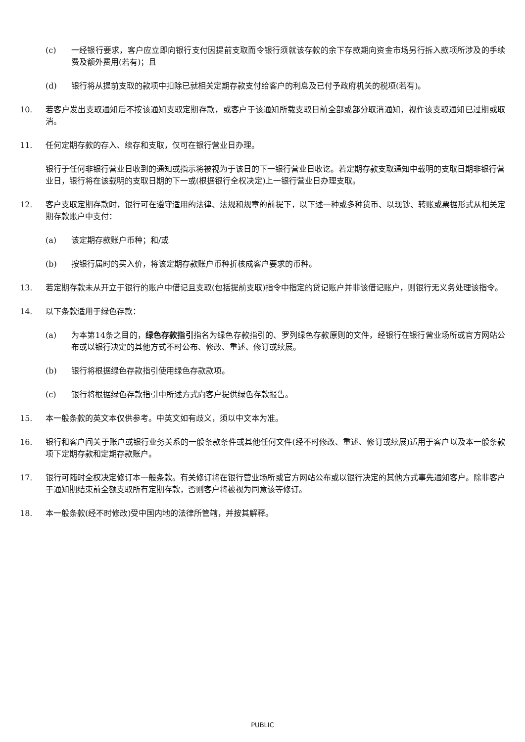(c) 一经银行要求，客户应立即向银行支付因提前支取而令银行须就该存款的余下存款期向资金市场另行拆入款项所涉及的手续费及额外费用(若有)；且
(d) 银行将从提前支取的款项中扣除已就相关定期存款支付给客户的利息及已付予政府机关的税项(若有)。
10. 若客户发出支取通知后不按该通知支取定期存款，或客户于该通知所载支取日前全部或部分取消通知，视作该支取通知已过期或取消。
11. 任何定期存款的存入、续存和支取，仅可在银行营业日办理。
银行于任何非银行营业日收到的通知或指示将被视为于该日的下一银行营业日收讫。若定期存款支取通知中载明的支取日期非银行营业日，银行将在该载明的支取日期的下一或(根据银行全权决定)上一银行营业日办理支取。
12. 客户支取定期存款时，银行可在遵守适用的法律、法规和规章的前提下，以下述一种或多种货币、以现钞、转账或票据形式从相关定期存款账户中支付：
(a) 该定期存款账户币种；和/或
(b) 按银行届时的买入价，将该定期存款账户币种折核成客户要求的币种。
13. 若定期存款未从开立于银行的账户中借记且支取(包括提前支取)指令中指定的贷记账户并非该借记账户，则银行无义务处理该指令。
14. 以下条款适用于绿色存款：
(a) 为本第14条之目的，绿色存款指引指名为绿色存款指引的、罗列绿色存款原则的文件，经银行在银行营业场所或官方网站公布或以银行决定的其他方式不时公布、修改、重述、修订或续展。
(b) 银行将根据绿色存款指引使用绿色存款款项。
(c) 银行将根据绿色存款指引中所述方式向客户提供绿色存款报告。
15. 本一般条款的英文本仅供参考。中英文如有歧义，须以中文本为准。
16. 银行和客户间关于账户或银行业务关系的一般条款条件或其他任何文件(经不时修改、重述、修订或续展)适用于客户以及本一般条款项下定期存款和定期存款账户。
17. 银行可随时全权决定修订本一般条款。有关修订将在银行营业场所或官方网站公布或以银行决定的其他方式事先通知客户。除非客户于通知期结束前全额支取所有定期存款，否则客户将被视为同意该等修订。
18. 本一般条款(经不时修改)受中国内地的法律所管辖，并按其解释。
PUBLIC